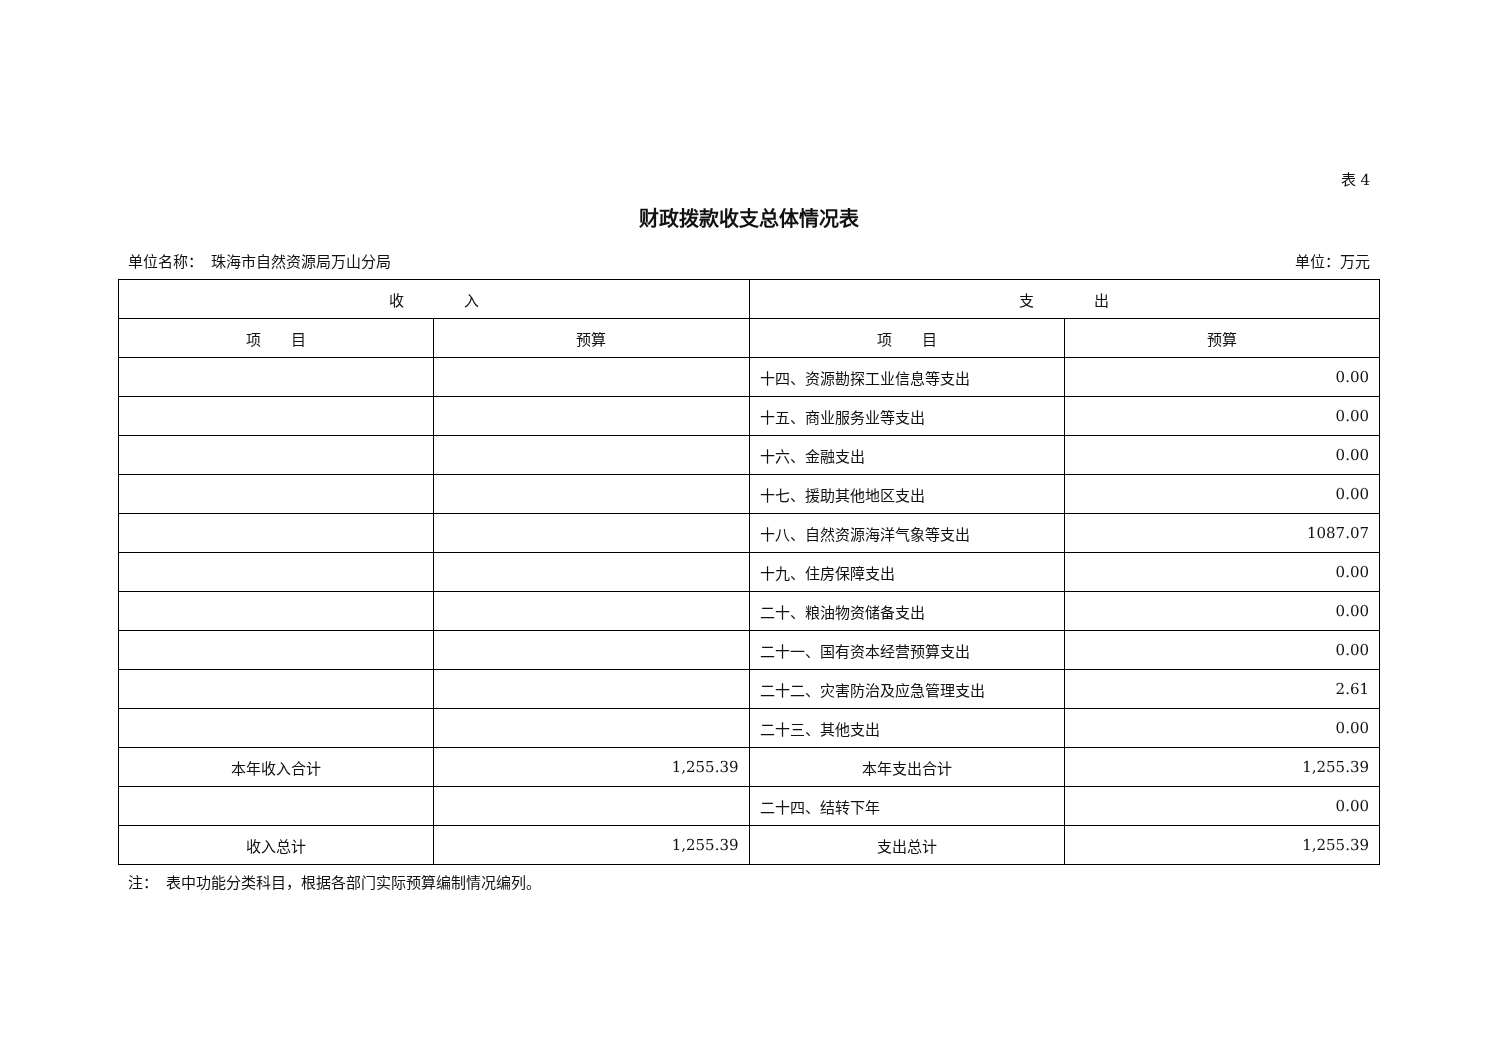表 4
财政拨款收支总体情况表
单位名称：　珠海市自然资源局万山分局 单位：万元
| 收 入 | | 支 出 | |
| --- | --- | --- | --- |
| 项 目 | 预算 | 项 目 | 预算 |
| | | 十四、资源勘探工业信息等支出 | 0.00 |
| | | 十五、商业服务业等支出 | 0.00 |
| | | 十六、金融支出 | 0.00 |
| | | 十七、援助其他地区支出 | 0.00 |
| | | 十八、自然资源海洋气象等支出 | 1087.07 |
| | | 十九、住房保障支出 | 0.00 |
| | | 二十、粮油物资储备支出 | 0.00 |
| | | 二十一、国有资本经营预算支出 | 0.00 |
| | | 二十二、灾害防治及应急管理支出 | 2.61 |
| | | 二十三、其他支出 | 0.00 |
| 本年收入合计 | 1,255.39 | 本年支出合计 | 1,255.39 |
| | | 二十四、结转下年 | 0.00 |
| 收入总计 | 1,255.39 | 支出总计 | 1,255.39 |
注：　表中功能分类科目，根据各部门实际预算编制情况编列。